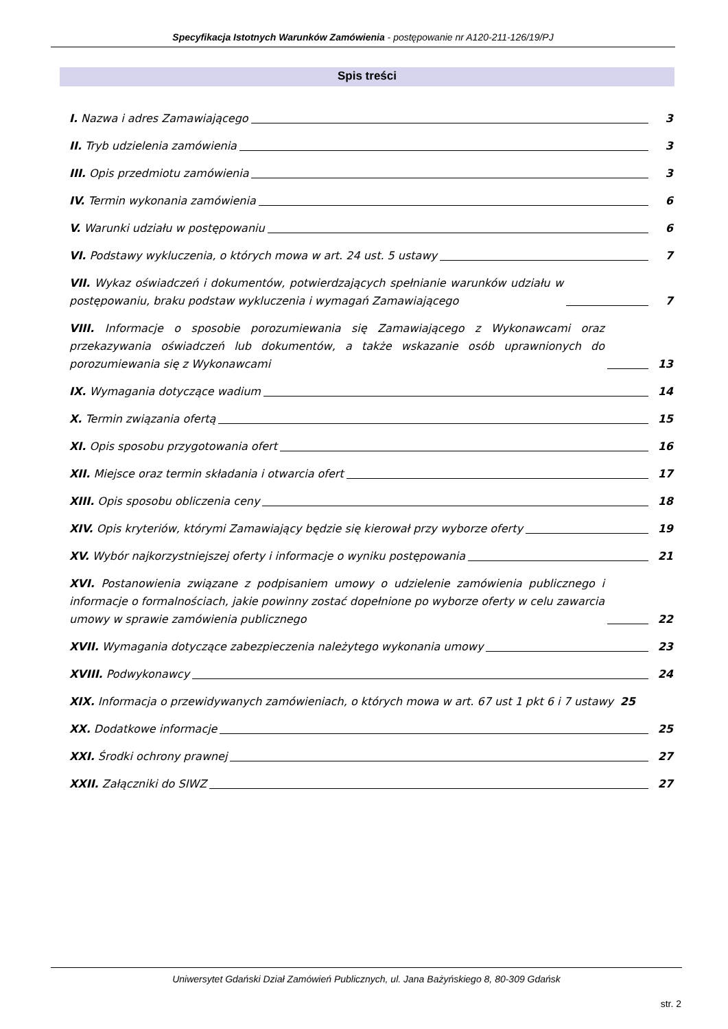Specyfikacja Istotnych Warunków Zamówienia - postępowanie nr A120-211-126/19/PJ
Spis treści
I. Nazwa i adres Zamawiającego 3
II. Tryb udzielenia zamówienia 3
III. Opis przedmiotu zamówienia 3
IV. Termin wykonania zamówienia 6
V. Warunki udziału w postępowaniu 6
VI. Podstawy wykluczenia, o których mowa w art. 24 ust. 5 ustawy 7
VII. Wykaz oświadczeń i dokumentów, potwierdzających spełnianie warunków udziału w postępowaniu, braku podstaw wykluczenia i wymagań Zamawiającego 7
VIII. Informacje o sposobie porozumiewania się Zamawiającego z Wykonawcami oraz przekazywania oświadczeń lub dokumentów, a także wskazanie osób uprawnionych do porozumiewania się z Wykonawcami 13
IX. Wymagania dotyczące wadium 14
X. Termin związania ofertą 15
XI. Opis sposobu przygotowania ofert 16
XII. Miejsce oraz termin składania i otwarcia ofert 17
XIII. Opis sposobu obliczenia ceny 18
XIV. Opis kryteriów, którymi Zamawiający będzie się kierował przy wyborze oferty 19
XV. Wybór najkorzystniejszej oferty i informacje o wyniku postępowania 21
XVI. Postanowienia związane z podpisaniem umowy o udzielenie zamówienia publicznego i informacje o formalnościach, jakie powinny zostać dopełnione po wyborze oferty w celu zawarcia umowy w sprawie zamówienia publicznego 22
XVII. Wymagania dotyczące zabezpieczenia należytego wykonania umowy 23
XVIII. Podwykonawcy 24
XIX. Informacja o przewidywanych zamówieniach, o których mowa w art. 67 ust 1 pkt 6 i 7 ustawy 25
XX. Dodatkowe informacje 25
XXI. Środki ochrony prawnej 27
XXII. Załączniki do SIWZ 27
Uniwersytet Gdański Dział Zamówień Publicznych, ul. Jana Bażyńskiego 8, 80-309 Gdańsk
str. 2